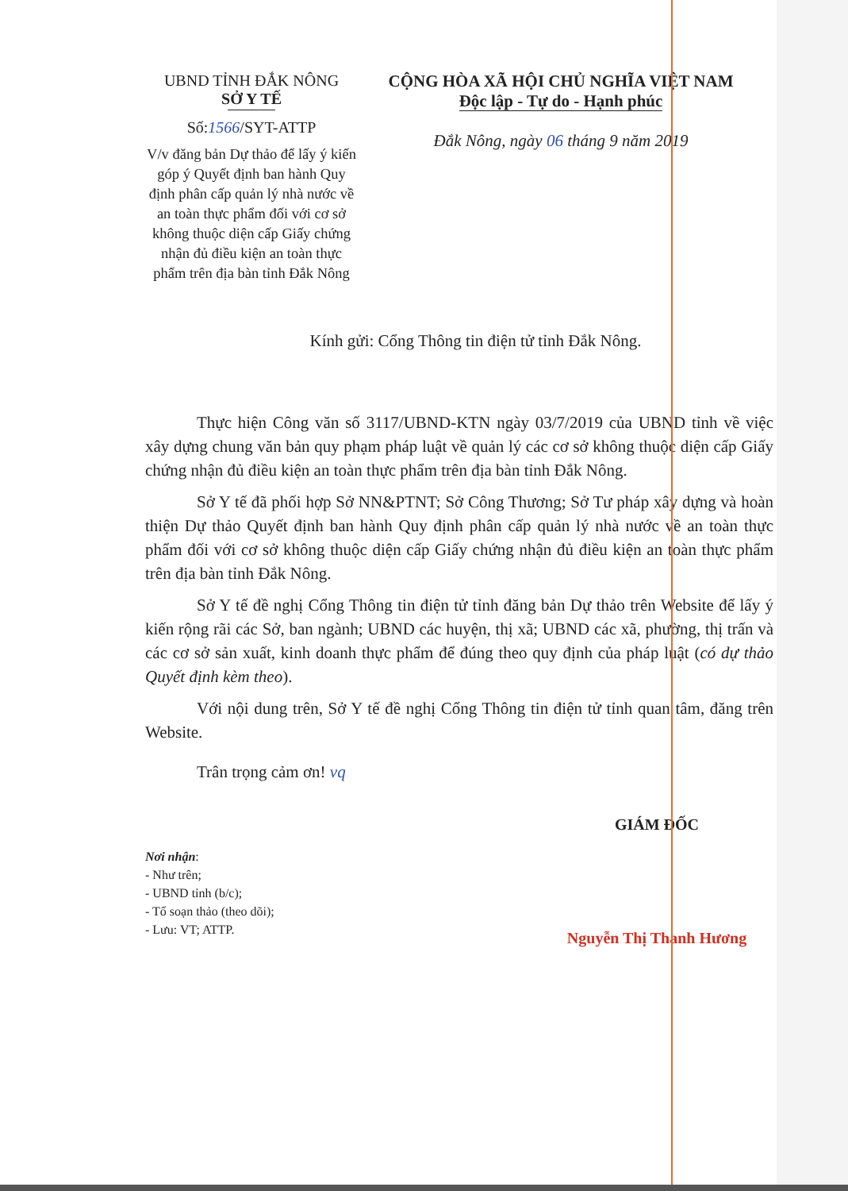UBND TỈNH ĐẮK NÔNG
SỞ Y TẾ
Số:1566/SYT-ATTP
V/v đăng bản Dự thảo để lấy ý kiến góp ý Quyết định ban hành Quy định phân cấp quản lý nhà nước về an toàn thực phẩm đối với cơ sở không thuộc diện cấp Giấy chứng nhận đủ điều kiện an toàn thực phẩm trên địa bàn tỉnh Đắk Nông
CỘNG HÒA XÃ HỘI CHỦ NGHĨA VIỆT NAM
Độc lập - Tự do - Hạnh phúc
Đắk Nông, ngày 06 tháng 9 năm 2019
Kính gửi: Cổng Thông tin điện tử tỉnh Đắk Nông.
Thực hiện Công văn số 3117/UBND-KTN ngày 03/7/2019 của UBND tỉnh về việc xây dựng chung văn bản quy phạm pháp luật về quản lý các cơ sở không thuộc diện cấp Giấy chứng nhận đủ điều kiện an toàn thực phẩm trên địa bàn tỉnh Đắk Nông.
Sở Y tế đã phối hợp Sở NN&PTNT; Sở Công Thương; Sở Tư pháp xây dựng và hoàn thiện Dự thảo Quyết định ban hành Quy định phân cấp quản lý nhà nước về an toàn thực phẩm đối với cơ sở không thuộc diện cấp Giấy chứng nhận đủ điều kiện an toàn thực phẩm trên địa bàn tỉnh Đắk Nông.
Sở Y tế đề nghị Cổng Thông tin điện tử tỉnh đăng bản Dự thảo trên Website để lấy ý kiến rộng rãi các Sở, ban ngành; UBND các huyện, thị xã; UBND các xã, phường, thị trấn và các cơ sở sản xuất, kinh doanh thực phẩm để đúng theo quy định của pháp luật (có dự thảo Quyết định kèm theo).
Với nội dung trên, Sở Y tế đề nghị Cổng Thông tin điện tử tỉnh quan tâm, đăng trên Website.
Trân trọng cảm ơn! vq
Nơi nhận:
- Như trên;
- UBND tỉnh (b/c);
- Tổ soạn thảo (theo dõi);
- Lưu: VT; ATTP.
GIÁM ĐỐC
Nguyễn Thị Thanh Hương